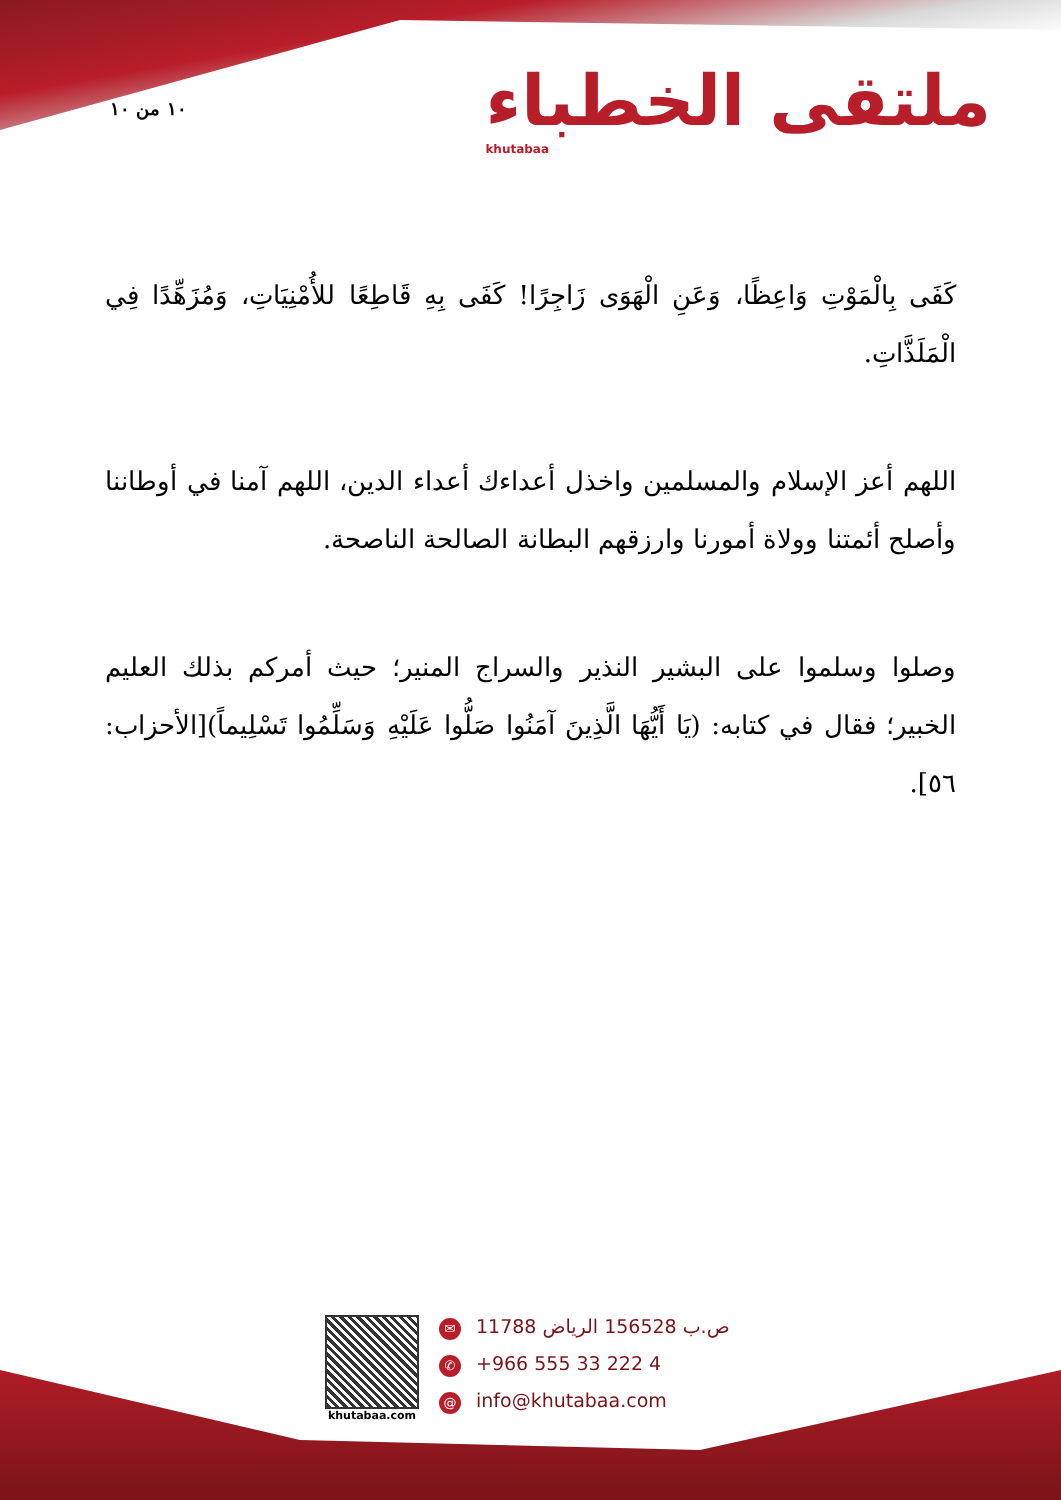١٠ من ١٠
ملتقى الخطباء
khutabaa
كَفَى بِالْمَوْتِ وَاعِظًا، وَعَنِ الْهَوَى زَاجِرًا! كَفَى بِهِ قَاطِعًا للأُمْنِيَاتِ، وَمُزَهِّدًا فِي الْمَلَذَّاتِ.
اللهم أعز الإسلام والمسلمين واخذل أعداءك أعداء الدين، اللهم آمنا في أوطاننا وأصلح أئمتنا وولاة أمورنا وارزقهم البطانة الصالحة الناصحة.
وصلوا وسلموا على البشير النذير والسراج المنير؛ حيث أمركم بذلك العليم الخبير؛ فقال في كتابه: (يَا أَيُّهَا الَّذِينَ آمَنُوا صَلُّوا عَلَيْهِ وَسَلِّمُوا تَسْلِيماً)[الأحزاب: ٥٦].
khutabaa.com
✉ ص.ب 156528 الرياض 11788
✆ +966 555 33 222 4
@ info@khutabaa.com